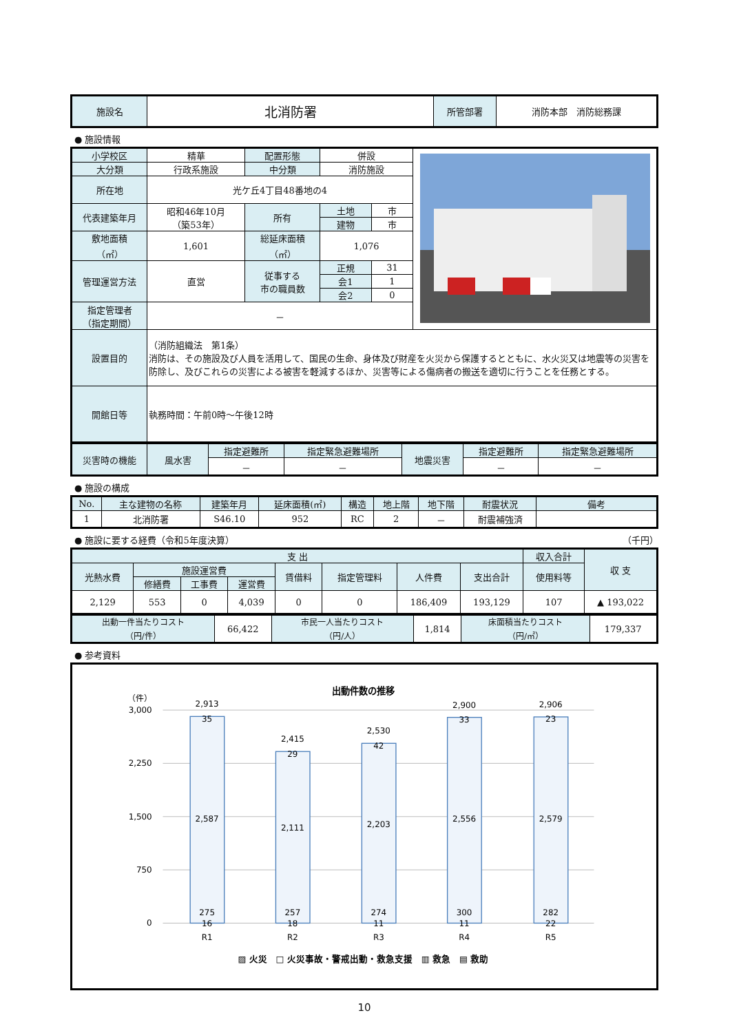| 施設名 | 北消防署 | 所管部署 | 消防本部 消防総務課 |
● 施設情報
| 小学校区 | 精華 | 配置形態 | 併設 | | |
| 大分類 | 行政系施設 | 中分類 | 消防施設 | | |
| 所在地 | 光ケ丘4丁目48番地の4 | | | | |
| 代表建築年月 | 昭和46年10月 （築53年） | 所有 | 土地 | 市 | |
| | | | 建物 | 市 | |
| 敷地面積 （㎡） | 1,601 | 総延床面積 （㎡） | 1,076 | | |
| 管理運営方法 | 直営 | 従事する 市の職員数 | / 正規 / 31 / / 会1 / 1 / / 会2 / 0 / | | |
| 指定管理者 （指定期間） | － | | | | |
| 設置目的 | （消防組織法 第1条） 消防は、その施設及び人員を活用して、国民の生命、身体及び財産を火災から保護するとともに、水火災又は地震等の災害を防除し、及びこれらの災害による被害を軽減するほか、災害等による傷病者の搬送を適切に行うことを任務とする。 | | | | |
| 開館日等 | 執務時間：午前0時～午後12時 | | | | |
| 災害時の機能 | 風水害 | 指定避難所 | 指定緊急避難場所 | 地震災害 | 指定避難所 | 指定緊急避難場所 |
| | | － | － | | － | － |
● 施設の構成
| No. | 主な建物の名称 | 建築年月 | 延床面積(㎡) | 構造 | 地上階 | 地下階 | 耐震状況 | 備考 |
| 1 | 北消防署 | S46.10 | 952 | RC | 2 | － | 耐震補強済 | |
● 施設に要する経費（令和5年度決算） （千円）
| 支 出 | | | | | | | | 収入合計 | 収 支 |
| 光熱水費 | 施設運営費 | | | 賃借料 | 指定管理料 | 人件費 | 支出合計 | 使用料等 | |
| | 修繕費 | 工事費 | 運営費 | | | | | | |
| 2,129 | 553 | 0 | 4,039 | 0 | 0 | 186,409 | 193,129 | 107 | ▲ 193,022 |
| 出動一件当たりコスト （円/件） | 66,422 | 市民一人当たりコスト （円/人） | 1,814 | 床面積当たりコスト （円/㎡） | 179,337 |
● 参考資料
出動件数の推移
（件）
3,000
2,250
1,500
750
0
2,913
35
2,587
275
16
R1
2,415
29
2,111
257
18
R2
2,530
42
2,203
274
11
R3
2,900
33
2,556
300
11
R4
2,906
23
2,579
282
22
R5
▨ 火災　□ 火災事故・警戒出動・救急支援　▥ 救急　▤ 救助
10